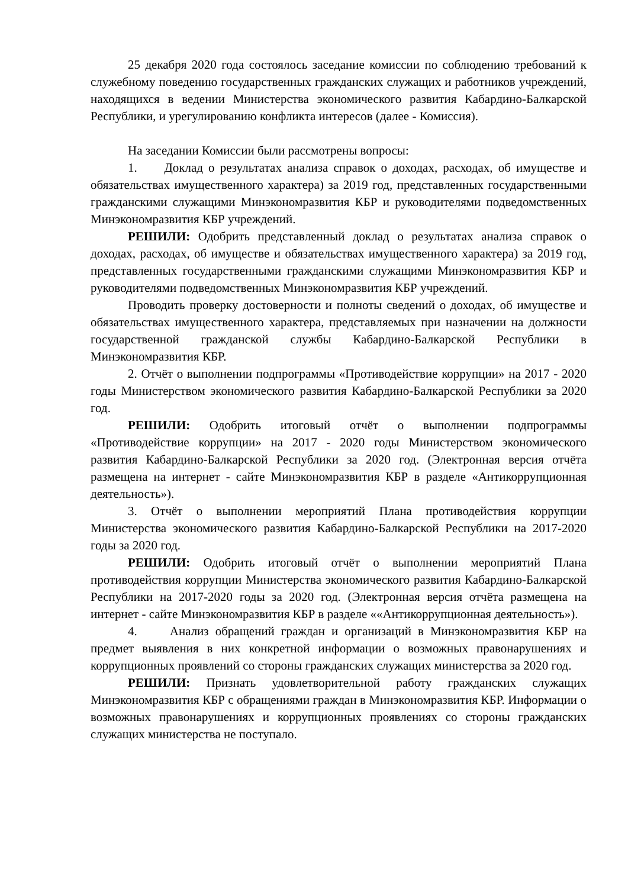25 декабря 2020 года состоялось заседание комиссии по соблюдению требований к служебному поведению государственных гражданских служащих и работников учреждений, находящихся в ведении Министерства экономического развития Кабардино-Балкарской Республики, и урегулированию конфликта интересов (далее - Комиссия).
На заседании Комиссии были рассмотрены вопросы:
1. Доклад о результатах анализа справок о доходах, расходах, об имуществе и обязательствах имущественного характера) за 2019 год, представленных государственными гражданскими служащими Минэкономразвития КБР и руководителями подведомственных Минэкономразвития КБР учреждений.
РЕШИЛИ: Одобрить представленный доклад о результатах анализа справок о доходах, расходах, об имуществе и обязательствах имущественного характера) за 2019 год, представленных государственными гражданскими служащими Минэкономразвития КБР и руководителями подведомственных Минэкономразвития КБР учреждений.
Проводить проверку достоверности и полноты сведений о доходах, об имуществе и обязательствах имущественного характера, представляемых при назначении на должности государственной гражданской службы Кабардино-Балкарской Республики в Минэкономразвития КБР.
2. Отчёт о выполнении подпрограммы «Противодействие коррупции» на 2017 - 2020 годы Министерством экономического развития Кабардино-Балкарской Республики за 2020 год.
РЕШИЛИ: Одобрить итоговый отчёт о выполнении подпрограммы «Противодействие коррупции» на 2017 - 2020 годы Министерством экономического развития Кабардино-Балкарской Республики за 2020 год. (Электронная версия отчёта размещена на интернет - сайте Минэкономразвития КБР в разделе «Антикоррупционная деятельность»).
3. Отчёт о выполнении мероприятий Плана противодействия коррупции Министерства экономического развития Кабардино-Балкарской Республики на 2017-2020 годы за 2020 год.
РЕШИЛИ: Одобрить итоговый отчёт о выполнении мероприятий Плана противодействия коррупции Министерства экономического развития Кабардино-Балкарской Республики на 2017-2020 годы за 2020 год. (Электронная версия отчёта размещена на интернет - сайте Минэкономразвития КБР в разделе ««Антикоррупционная деятельность»).
4. Анализ обращений граждан и организаций в Минэкономразвития КБР на предмет выявления в них конкретной информации о возможных правонарушениях и коррупционных проявлений со стороны гражданских служащих министерства за 2020 год.
РЕШИЛИ: Признать удовлетворительной работу гражданских служащих Минэкономразвития КБР с обращениями граждан в Минэкономразвития КБР. Информации о возможных правонарушениях и коррупционных проявлениях со стороны гражданских служащих министерства не поступало.